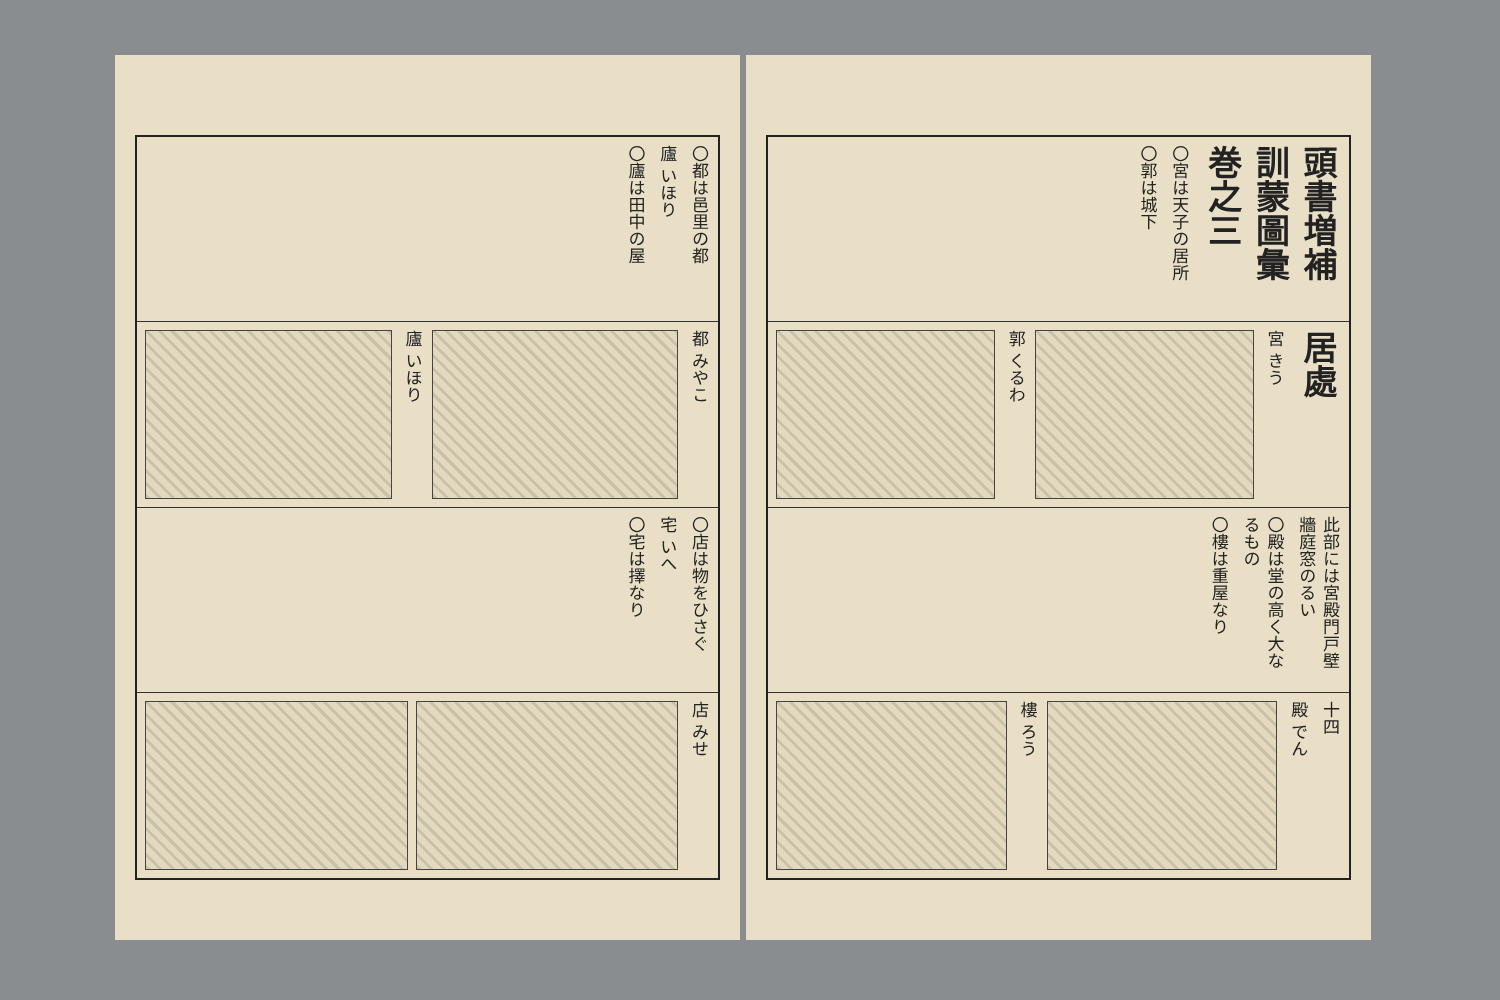〇都は邑里の都
廬 いほり
〇廬は田中の屋
都 みやこ
廬 いほり
〇店は物をひさぐ
宅 いへ
〇宅は擇なり
店 みせ
頭書増補訓蒙圖彙巻之三
〇宮は天子の居所
〇郭は城下
居處
宮 きう
郭 くるわ
此部には宮殿門戸壁牆庭窓のるい
〇殿は堂の高く大なるもの
〇樓は重屋なり
十四
殿 でん
樓 ろう